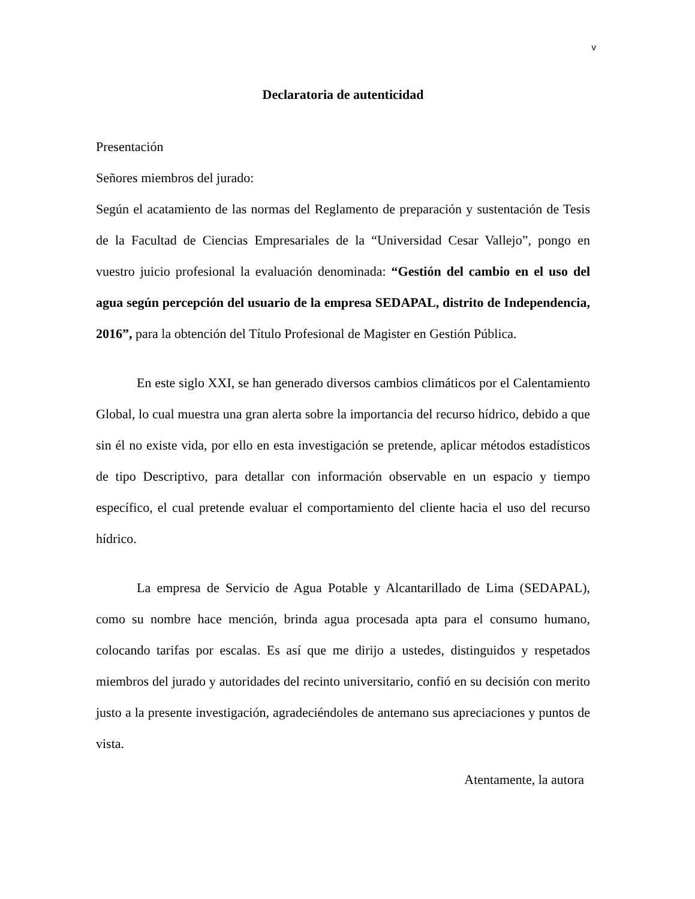v
Declaratoria de autenticidad
Presentación
Señores miembros del jurado:
Según el acatamiento de las normas del Reglamento de preparación y sustentación de Tesis de la Facultad de Ciencias Empresariales de la “Universidad Cesar Vallejo”, pongo en vuestro juicio profesional la evaluación denominada: “Gestión del cambio en el uso del agua según percepción del usuario de la empresa SEDAPAL, distrito de Independencia, 2016”, para la obtención del Título Profesional de Magister en Gestión Pública.
En este siglo XXI, se han generado diversos cambios climáticos por el Calentamiento Global, lo cual muestra una gran alerta sobre la importancia del recurso hídrico, debido a que sin él no existe vida, por ello en esta investigación se pretende, aplicar métodos estadísticos de tipo Descriptivo, para detallar con información observable en un espacio y tiempo específico, el cual pretende evaluar el comportamiento del cliente hacia el uso del recurso hídrico.
La empresa de Servicio de Agua Potable y Alcantarillado de Lima (SEDAPAL), como su nombre hace mención, brinda agua procesada apta para el consumo humano, colocando tarifas por escalas. Es así que me dirijo a ustedes, distinguidos y respetados miembros del jurado y autoridades del recinto universitario, confió en su decisión con merito justo a la presente investigación, agradeciéndoles de antemano sus apreciaciones y puntos de vista.
Atentamente, la autora